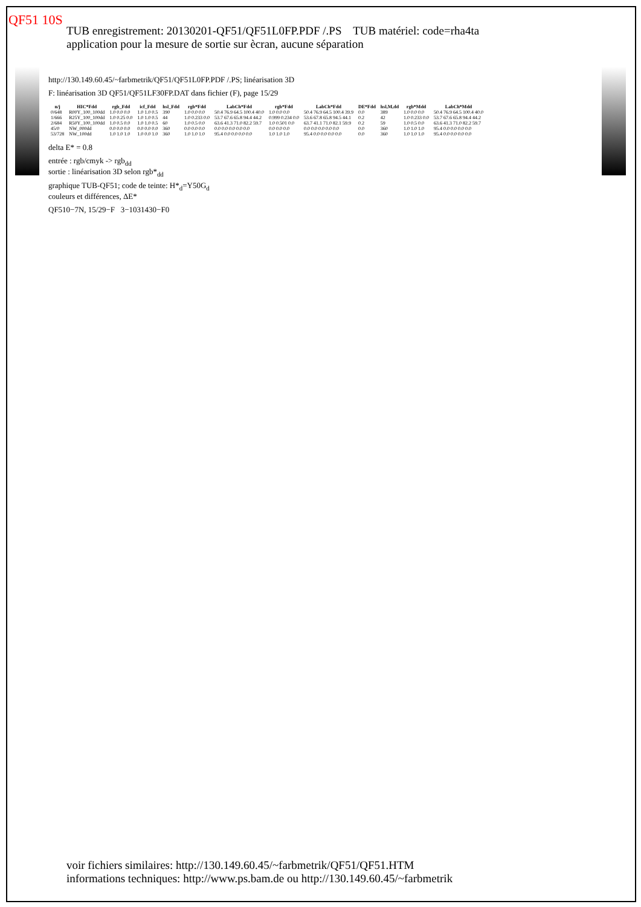QF51 10S
TUB enregistrement: 20130201-QF51/QF51L0FP.PDF /.PS TUB matériel: code=rha4ta
application pour la mesure de sortie sur ècran, aucune séparation
http://130.149.60.45/~farbmetrik/QF51/QF51L0FP.PDF /.PS; linéarisation 3D
F: linéarisation 3D QF51/QF51LF30FP.DAT dans fichier (F), page 15/29
| n/j | HIC*Fdd | rgb_Fdd | icf_Fdd | hsl_Fdd | rgb*Fdd | LabCh*Fdd | rgb*Fdd | LabCh*Fdd | DE*Fdd | hsl,M,dd | rgb*Mdd | LabCh*Mdd |
| --- | --- | --- | --- | --- | --- | --- | --- | --- | --- | --- | --- | --- |
| 0/648 | R00Y_100_100dd | 1.0 0.0 0.0 | 1.0 1.0 0.5 | 390 | 1.0 0.0 0.0 | 50.4 76.9 64.5 100.4 40.0 | 1.0 0.0 0.0 | 50.4 76.9 64.5 100.4 39.9 | 0.0 | 389 | 1.0 0.0 0.0 | 50.4 76.9 64.5 100.4 40.0 |
| 1/666 | R25Y_100_100dd | 1.0 0.25 0.0 | 1.0 1.0 0.5 | 44 | 1.0 0.233 0.0 | 53.7 67.6 65.8 94.4 44.2 | 0.999 0.234 0.0 | 53.6 67.8 65.8 94.5 44.1 | 0.2 | 42 | 1.0 0.233 0.0 | 53.7 67.6 65.8 94.4 44.2 |
| 2/684 | R50Y_100_100dd | 1.0 0.5 0.0 | 1.0 1.0 0.5 | 60 | 1.0 0.5 0.0 | 63.6 41.3 71.0 82.2 59.7 | 1.0 0.501 0.0 | 63.7 41.1 71.0 82.1 59.9 | 0.2 | 59 | 1.0 0.5 0.0 | 63.6 41.3 71.0 82.2 59.7 |
| 45/0 | NW_000dd | 0.0 0.0 0.0 | 0.0 0.0 0.0 | 360 | 0.0 0.0 0.0 | 0.0 0.0 0.0 0.0 0.0 | 0.0 0.0 0.0 | 0.0 0.0 0.0 0.0 0.0 | 0.0 | 360 | 1.0 1.0 1.0 | 95.4 0.0 0.0 0.0 0.0 |
| 53/728 | NW_100dd | 1.0 1.0 1.0 | 1.0 0.0 1.0 | 360 | 1.0 1.0 1.0 | 95.4 0.0 0.0 0.0 0.0 | 1.0 1.0 1.0 | 95.4 0.0 0.0 0.0 0.0 | 0.0 | 360 | 1.0 1.0 1.0 | 95.4 0.0 0.0 0.0 0.0 |
delta E* = 0.8
entrée : rgb/cmyk -> rgb<sub>dd</sub>
sortie : linéarisation 3D selon rgb*<sub>dd</sub>
graphique TUB-QF51; code de teinte: H*<sub>d</sub>=Y50G<sub>d</sub>
couleurs et différences, ΔE*
QF510−7N, 15/29−F 3−1031430−F0
voir fichiers similaires: http://130.149.60.45/~farbmetrik/QF51/QF51.HTM
informations techniques: http://www.ps.bam.de ou http://130.149.60.45/~farbmetrik